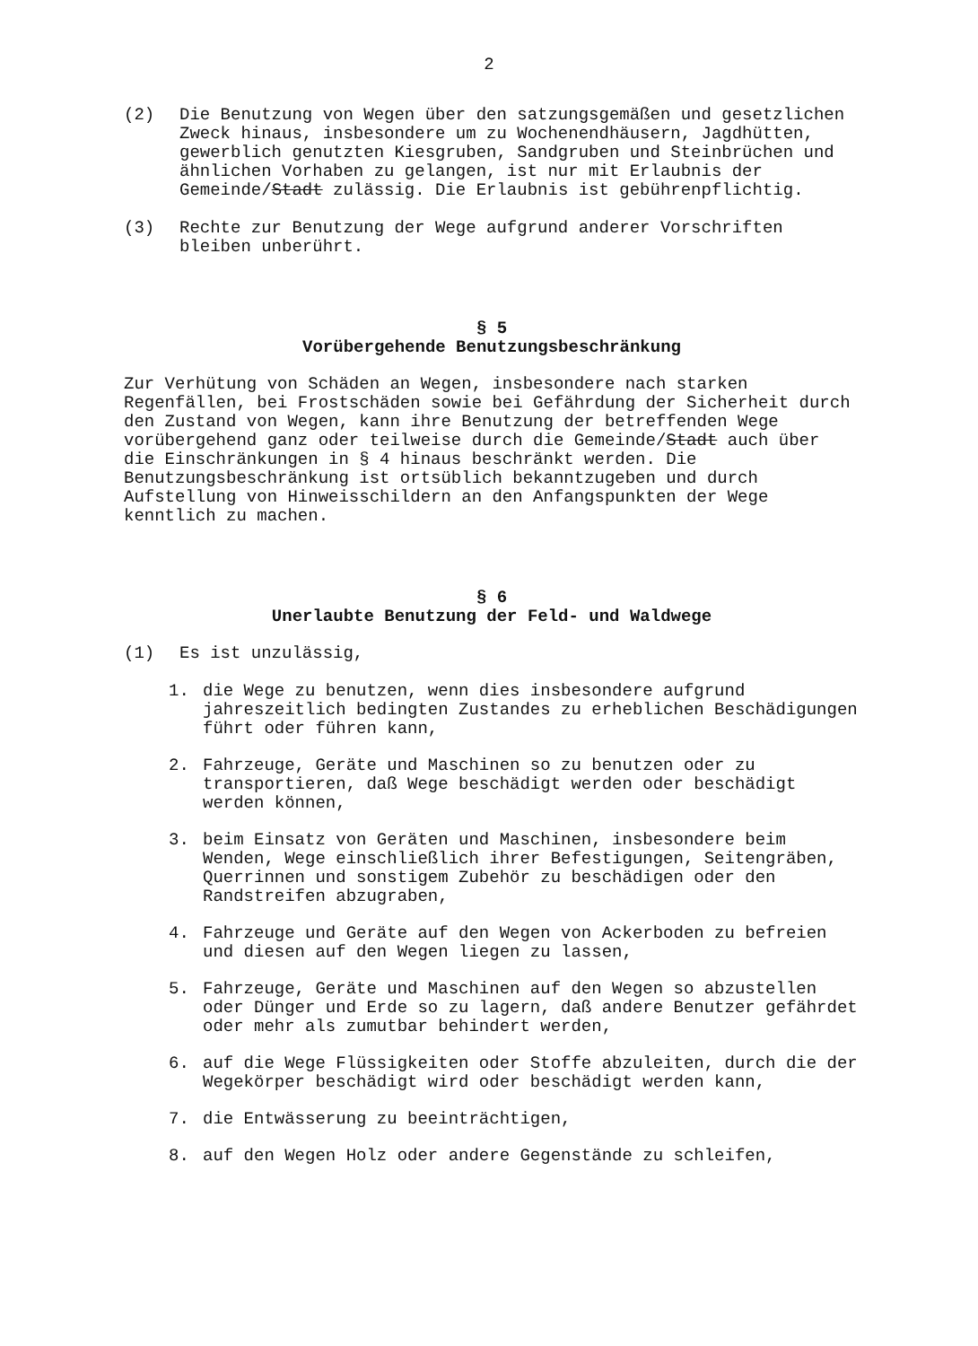2
(2) Die Benutzung von Wegen über den satzungsgemäßen und gesetzlichen Zweck hinaus, insbesondere um zu Wochenendhäusern, Jagdhütten, gewerblich genutzten Kiesgruben, Sandgruben und Steinbrüchen und ähnlichen Vorhaben zu gelangen, ist nur mit Erlaubnis der Gemeinde/Stadt zulässig. Die Erlaubnis ist gebührenpflichtig.
(3) Rechte zur Benutzung der Wege aufgrund anderer Vorschriften bleiben unberührt.
§ 5
Vorübergehende Benutzungsbeschränkung
Zur Verhütung von Schäden an Wegen, insbesondere nach starken Regenfällen, bei Frostschäden sowie bei Gefährdung der Sicherheit durch den Zustand von Wegen, kann ihre Benutzung der betreffenden Wege vorübergehend ganz oder teilweise durch die Gemeinde/Stadt auch über die Einschränkungen in § 4 hinaus beschränkt werden. Die Benutzungsbeschränkung ist ortsüblich bekanntzugeben und durch Aufstellung von Hinweisschildern an den Anfangspunkten der Wege kenntlich zu machen.
§ 6
Unerlaubte Benutzung der Feld- und Waldwege
(1) Es ist unzulässig,
1. die Wege zu benutzen, wenn dies insbesondere aufgrund jahreszeitlich bedingten Zustandes zu erheblichen Beschädigungen führt oder führen kann,
2. Fahrzeuge, Geräte und Maschinen so zu benutzen oder zu transportieren, daß Wege beschädigt werden oder beschädigt werden können,
3. beim Einsatz von Geräten und Maschinen, insbesondere beim Wenden, Wege einschließlich ihrer Befestigungen, Seitengräben, Querrinnen und sonstigem Zubehör zu beschädigen oder den Randstreifen abzugraben,
4. Fahrzeuge und Geräte auf den Wegen von Ackerboden zu befreien und diesen auf den Wegen liegen zu lassen,
5. Fahrzeuge, Geräte und Maschinen auf den Wegen so abzustellen oder Dünger und Erde so zu lagern, daß andere Benutzer gefährdet oder mehr als zumutbar behindert werden,
6. auf die Wege Flüssigkeiten oder Stoffe abzuleiten, durch die der Wegekörper beschädigt wird oder beschädigt werden kann,
7. die Entwässerung zu beeinträchtigen,
8. auf den Wegen Holz oder andere Gegenstände zu schleifen,